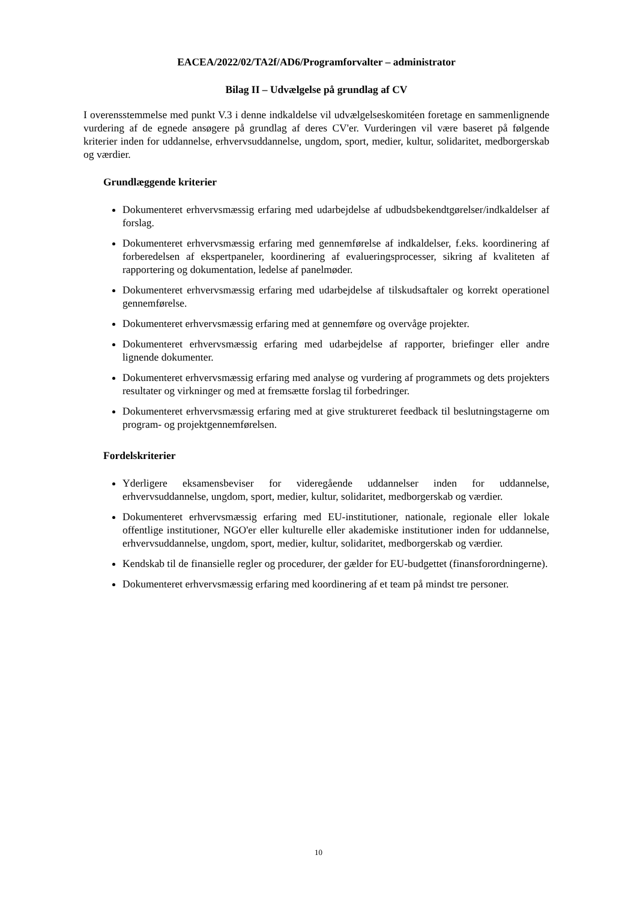EACEA/2022/02/TA2f/AD6/Programforvalter – administrator
Bilag II – Udvælgelse på grundlag af CV
I overensstemmelse med punkt V.3 i denne indkaldelse vil udvælgelseskomitéen foretage en sammenlignende vurdering af de egnede ansøgere på grundlag af deres CV'er. Vurderingen vil være baseret på følgende kriterier inden for uddannelse, erhvervsuddannelse, ungdom, sport, medier, kultur, solidaritet, medborgerskab og værdier.
Grundlæggende kriterier
Dokumenteret erhvervsmæssig erfaring med udarbejdelse af udbudsbekendtgørelser/indkaldelser af forslag.
Dokumenteret erhvervsmæssig erfaring med gennemførelse af indkaldelser, f.eks. koordinering af forberedelsen af ekspertpaneler, koordinering af evalueringsprocesser, sikring af kvaliteten af rapportering og dokumentation, ledelse af panelmøder.
Dokumenteret erhvervsmæssig erfaring med udarbejdelse af tilskudsaftaler og korrekt operationel gennemførelse.
Dokumenteret erhvervsmæssig erfaring med at gennemføre og overvåge projekter.
Dokumenteret erhvervsmæssig erfaring med udarbejdelse af rapporter, briefinger eller andre lignende dokumenter.
Dokumenteret erhvervsmæssig erfaring med analyse og vurdering af programmets og dets projekters resultater og virkninger og med at fremsætte forslag til forbedringer.
Dokumenteret erhvervsmæssig erfaring med at give struktureret feedback til beslutningstagerne om program- og projektgennemførelsen.
Fordelskriterier
Yderligere eksamensbeviser for videregående uddannelser inden for uddannelse, erhvervsuddannelse, ungdom, sport, medier, kultur, solidaritet, medborgerskab og værdier.
Dokumenteret erhvervsmæssig erfaring med EU-institutioner, nationale, regionale eller lokale offentlige institutioner, NGO'er eller kulturelle eller akademiske institutioner inden for uddannelse, erhvervsuddannelse, ungdom, sport, medier, kultur, solidaritet, medborgerskab og værdier.
Kendskab til de finansielle regler og procedurer, der gælder for EU-budgettet (finansforordningerne).
Dokumenteret erhvervsmæssig erfaring med koordinering af et team på mindst tre personer.
10